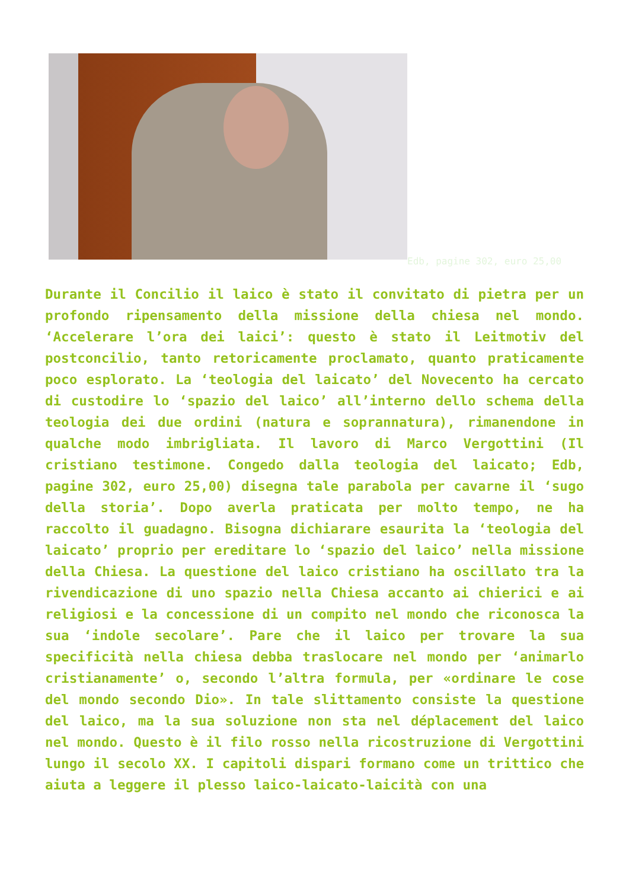Edb, pagine 302, euro 25,00
Durante il Concilio il laico è stato il convitato di pietra per un profondo ripensamento della missione della chiesa nel mondo. ‘Accelerare l’ora dei laici’: questo è stato il Leitmotiv del postconcilio, tanto retoricamente proclamato, quanto praticamente poco esplorato. La ‘teologia del laicato’ del Novecento ha cercato di custodire lo ‘spazio del laico’ all’interno dello schema della teologia dei due ordini (natura e soprannatura), rimanendone in qualche modo imbrigliata. Il lavoro di Marco Vergottini (Il cristiano testimone. Congedo dalla teologia del laicato; Edb, pagine 302, euro 25,00) disegna tale parabola per cavarne il ‘sugo della storia’. Dopo averla praticata per molto tempo, ne ha raccolto il guadagno. Bisogna dichiarare esaurita la ‘teologia del laicato’ proprio per ereditare lo ‘spazio del laico’ nella missione della Chiesa. La questione del laico cristiano ha oscillato tra la rivendicazione di uno spazio nella Chiesa accanto ai chierici e ai religiosi e la concessione di un compito nel mondo che riconosca la sua ‘indole secolare’. Pare che il laico per trovare la sua specificità nella chiesa debba traslocare nel mondo per ‘animarlo cristianamente’ o, secondo l’altra formula, per «ordinare le cose del mondo secondo Dio». In tale slittamento consiste la questione del laico, ma la sua soluzione non sta nel déplacement del laico nel mondo. Questo è il filo rosso nella ricostruzione di Vergottini lungo il secolo XX. I capitoli dispari formano come un trittico che aiuta a leggere il plesso laico-laicato-laicità con una